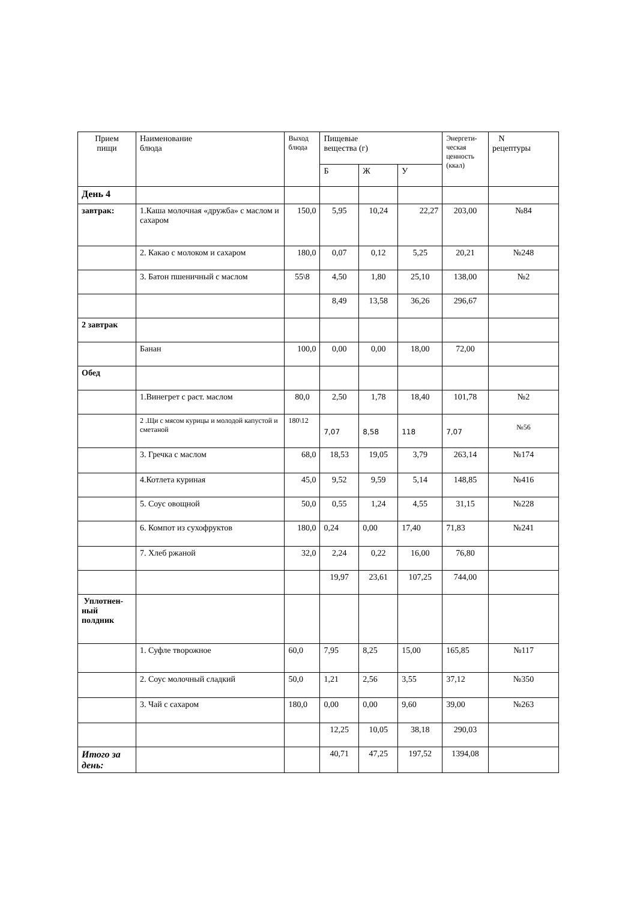| Прием пищи | Наименование блюда | Выход блюда | Пищевые вещества (г) | | | Энергети- ческая ценность (ккал) | N рецептуры |
| --- | --- | --- | --- | --- | --- | --- | --- |
| | | | Б | Ж | У | | |
| День 4 | | | | | | | |
| завтрак: | 1.Каша молочная «дружба» с маслом и сахаром | 150,0 | 5,95 | 10,24 | 22,27 | 203,00 | №84 |
| | 2. Какао с молоком и сахаром | 180,0 | 0,07 | 0,12 | 5,25 | 20,21 | №248 |
| | 3. Батон пшеничный с маслом | 55\8 | 4,50 | 1,80 | 25,10 | 138,00 | №2 |
| | | | 8,49 | 13,58 | 36,26 | 296,67 | |
| 2 завтрак | | | | | | | |
| | Банан | 100,0 | 0,00 | 0,00 | 18,00 | 72,00 | |
| Обед | | | | | | | |
| | 1.Винегрет с раст. маслом | 80,0 | 2,50 | 1,78 | 18,40 | 101,78 | №2 |
| | 2 .Щи с мясом курицы и молодой капустой и сметаной | 180\12 | 7,07 | 8,58 | 118 | 7,07 | №56 |
| | 3. Гречка с маслом | 68,0 | 18,53 | 19,05 | 3,79 | 263,14 | №174 |
| | 4.Котлета куриная | 45,0 | 9,52 | 9,59 | 5,14 | 148,85 | №416 |
| | 5. Соус овощной | 50,0 | 0,55 | 1,24 | 4,55 | 31,15 | №228 |
| | 6. Компот из сухофруктов | 180,0 | 0,24 | 0,00 | 17,40 | 71,83 | №241 |
| | 7. Хлеб ржаной | 32,0 | 2,24 | 0,22 | 16,00 | 76,80 | |
| | | | 19,97 | 23,61 | 107,25 | 744,00 | |
| Уплотнен- ный полдник | | | | | | | |
| | 1. Суфле творожное | 60,0 | 7,95 | 8,25 | 15,00 | 165,85 | №117 |
| | 2. Соус молочный сладкий | 50,0 | 1,21 | 2,56 | 3,55 | 37,12 | №350 |
| | 3. Чай с сахаром | 180,0 | 0,00 | 0,00 | 9,60 | 39,00 | №263 |
| | | | 12,25 | 10,05 | 38,18 | 290,03 | |
| Итого за день: | | | 40,71 | 47,25 | 197,52 | 1394,08 | |